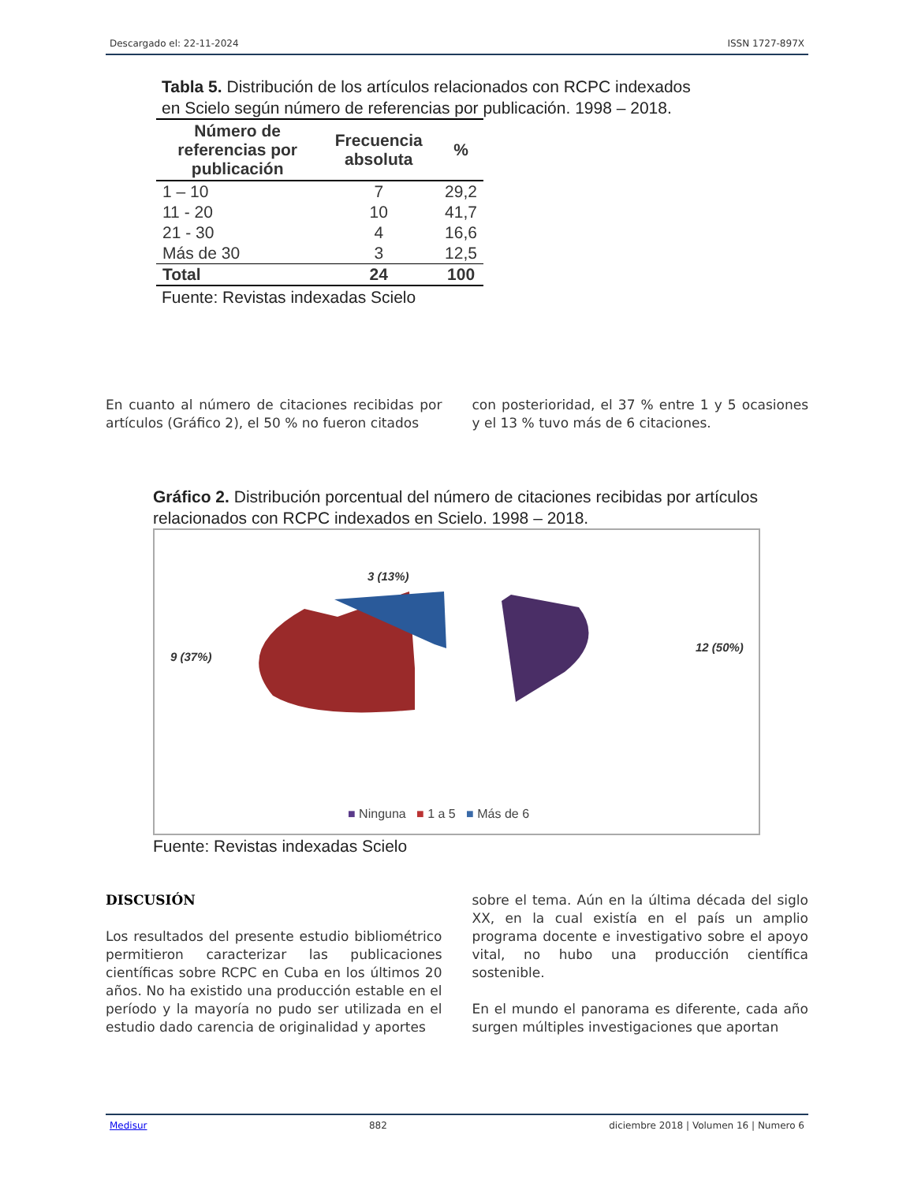Descargado el: 22-11-2024 ISSN 1727-897X
Tabla 5. Distribución de los artículos relacionados con RCPC indexados
en Scielo según número de referencias por publicación. 1998 – 2018.
| Número de referencias por publicación | Frecuencia absoluta | % |
| --- | --- | --- |
| 1 – 10 | 7 | 29,2 |
| 11 - 20 | 10 | 41,7 |
| 21 - 30 | 4 | 16,6 |
| Más de 30 | 3 | 12,5 |
| Total | 24 | 100 |
Fuente: Revistas indexadas Scielo
En cuanto al número de citaciones recibidas por artículos (Gráfico 2), el 50 % no fueron citados
con posterioridad, el 37 % entre 1 y 5 ocasiones y el 13 % tuvo más de 6 citaciones.
Gráfico 2. Distribución porcentual del número de citaciones recibidas por artículos relacionados con RCPC indexados en Scielo. 1998 – 2018.
3 (13%)
9 (37%)
12 (50%)
■ Ninguna ■ 1 a 5 ■ Más de 6
Fuente: Revistas indexadas Scielo
DISCUSIÓN
Los resultados del presente estudio bibliométrico permitieron caracterizar las publicaciones científicas sobre RCPC en Cuba en los últimos 20 años. No ha existido una producción estable en el período y la mayoría no pudo ser utilizada en el estudio dado carencia de originalidad y aportes
sobre el tema. Aún en la última década del siglo XX, en la cual existía en el país un amplio programa docente e investigativo sobre el apoyo vital, no hubo una producción científica sostenible.
En el mundo el panorama es diferente, cada año surgen múltiples investigaciones que aportan
Medisur 882 diciembre 2018 | Volumen 16 | Numero 6